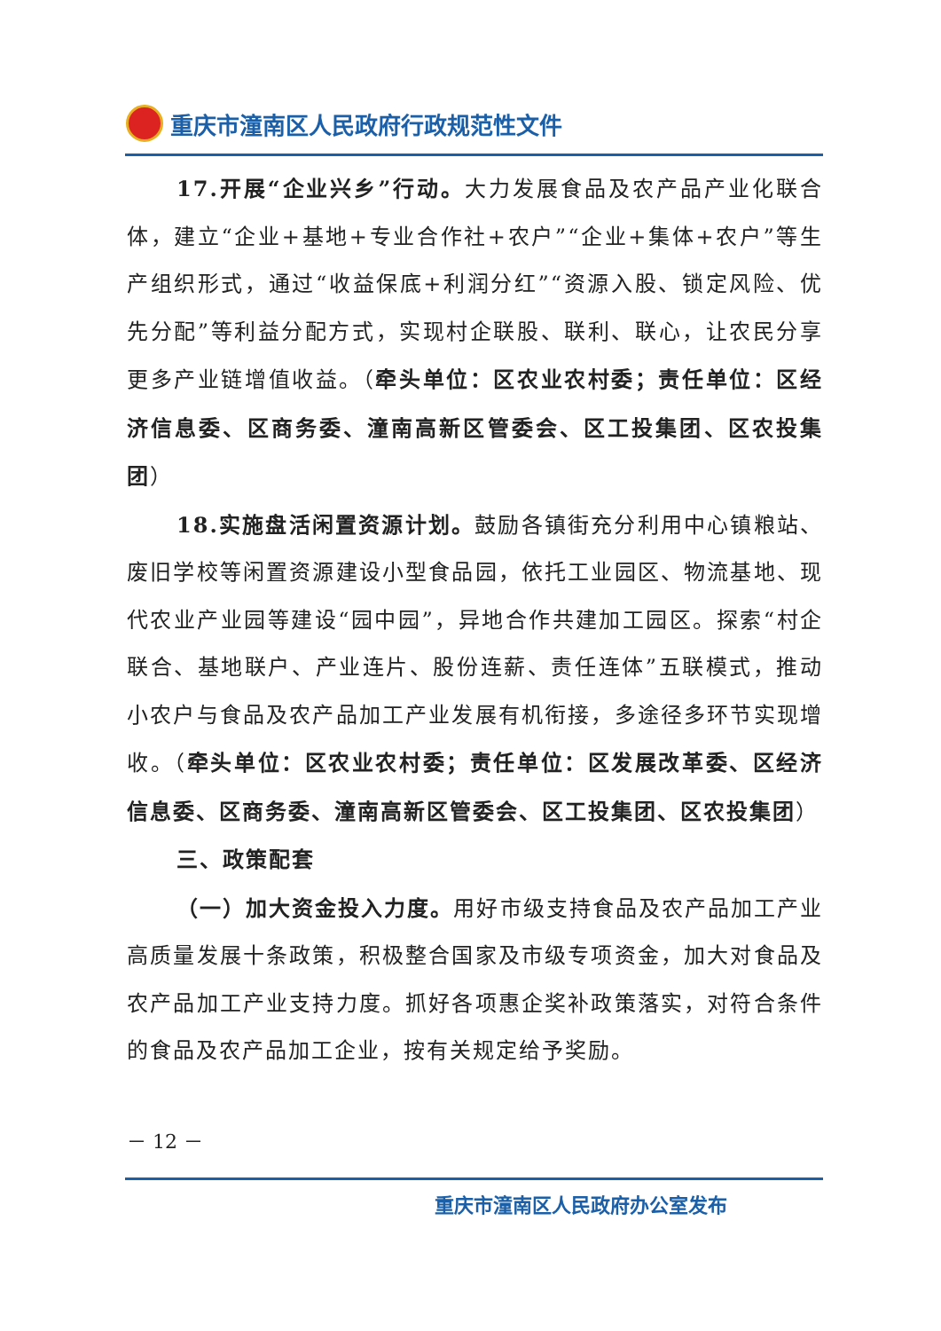重庆市潼南区人民政府行政规范性文件
17.开展“企业兴乡”行动。大力发展食品及农产品产业化联合体，建立“企业+基地+专业合作社+农户”“企业+集体+农户”等生产组织形式，通过“收益保底+利润分红”“资源入股、锁定风险、优先分配”等利益分配方式，实现村企联股、联利、联心，让农民分享更多产业链增值收益。（牵头单位：区农业农村委；责任单位：区经济信息委、区商务委、潼南高新区管委会、区工投集团、区农投集团）
18.实施盘活闲置资源计划。鼓励各镇街充分利用中心镇粮站、废旧学校等闲置资源建设小型食品园，依托工业园区、物流基地、现代农业产业园等建设“园中园”，异地合作共建加工园区。探索“村企联合、基地联户、产业连片、股份连薪、责任连体”五联模式，推动小农户与食品及农产品加工产业发展有机衔接，多途径多环节实现增收。（牵头单位：区农业农村委；责任单位：区发展改革委、区经济信息委、区商务委、潼南高新区管委会、区工投集团、区农投集团）
三、政策配套
（一）加大资金投入力度。用好市级支持食品及农产品加工产业高质量发展十条政策，积极整合国家及市级专项资金，加大对食品及农产品加工产业支持力度。抓好各项惠企奖补政策落实，对符合条件的食品及农产品加工企业，按有关规定给予奖励。
－ 12 －
重庆市潼南区人民政府办公室发布